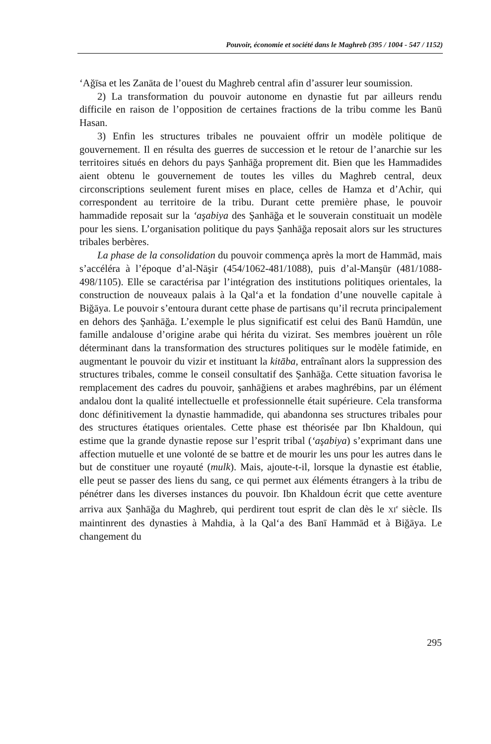Pouvoir, économie et société dans le Maghreb (395 / 1004 - 547 / 1152)
‘Ağīsa et les Zanāta de l’ouest du Maghreb central afin d’assurer leur soumission.
2) La transformation du pouvoir autonome en dynastie fut par ailleurs rendu difficile en raison de l’opposition de certaines fractions de la tribu comme les Banū Hasan.
3) Enfin les structures tribales ne pouvaient offrir un modèle politique de gouvernement. Il en résulta des guerres de succession et le retour de l’anarchie sur les territoires situés en dehors du pays Şanhāğa proprement dit. Bien que les Hammadides aient obtenu le gouvernement de toutes les villes du Maghreb central, deux circonscriptions seulement furent mises en place, celles de Hamza et d’Achir, qui correspondent au territoire de la tribu. Durant cette première phase, le pouvoir hammadide reposait sur la ‘aşabiya des Şanhāğa et le souverain constituait un modèle pour les siens. L’organisation politique du pays Şanhāğa reposait alors sur les structures tribales berbères.
La phase de la consolidation du pouvoir commença après la mort de Hammād, mais s’accéléra à l’époque d’al-Nāşir (454/1062-481/1088), puis d’al-Manşūr (481/1088-498/1105). Elle se caractérisa par l’intégration des institutions politiques orientales, la construction de nouveaux palais à la Qal‘a et la fondation d’une nouvelle capitale à Biğāya. Le pouvoir s’entoura durant cette phase de partisans qu’il recruta principalement en dehors des Şanhāğa. L’exemple le plus significatif est celui des Banū Hamdūn, une famille andalouse d’origine arabe qui hérita du vizirat. Ses membres jouèrent un rôle déterminant dans la transformation des structures politiques sur le modèle fatimide, en augmentant le pouvoir du vizir et instituant la kitāba, entraînant alors la suppression des structures tribales, comme le conseil consultatif des Şanhāğa. Cette situation favorisa le remplacement des cadres du pouvoir, şanhāğiens et arabes maghrébins, par un élément andalou dont la qualité intellectuelle et professionnelle était supérieure. Cela transforma donc définitivement la dynastie hammadide, qui abandonna ses structures tribales pour des structures étatiques orientales. Cette phase est théorisée par Ibn Khaldoun, qui estime que la grande dynastie repose sur l’esprit tribal (‘aşabiya) s’exprimant dans une affection mutuelle et une volonté de se battre et de mourir les uns pour les autres dans le but de constituer une royauté (mulk). Mais, ajoute-t-il, lorsque la dynastie est établie, elle peut se passer des liens du sang, ce qui permet aux éléments étrangers à la tribu de pénétrer dans les diverses instances du pouvoir. Ibn Khaldoun écrit que cette aventure arriva aux Şanhāğa du Maghreb, qui perdirent tout esprit de clan dès le XI<sup>e</sup> siècle. Ils maintinrent des dynasties à Mahdia, à la Qal‘a des Banī Hammād et à Biğāya. Le changement du
295